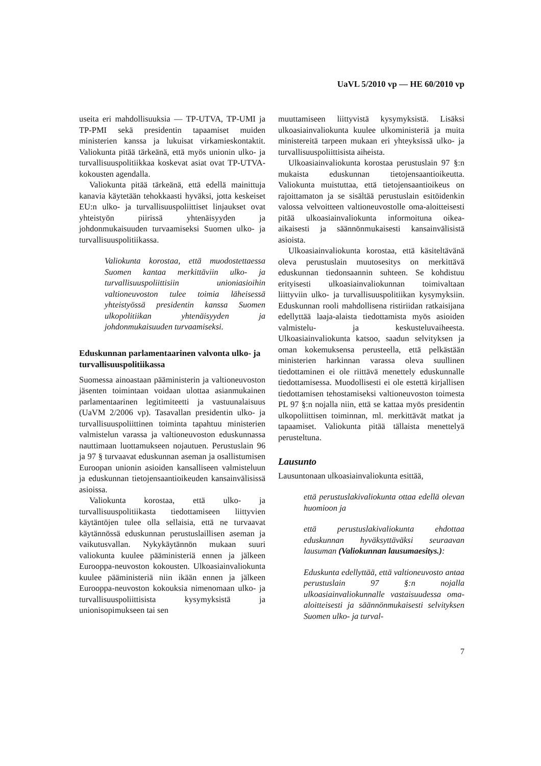UaVL 5/2010 vp — HE 60/2010 vp
useita eri mahdollisuuksia — TP-UTVA, TP-UMI ja TP-PMI sekä presidentin tapaamiset muiden ministerien kanssa ja lukuisat virkamieskontaktit. Valiokunta pitää tärkeänä, että myös unionin ulko- ja turvallisuuspolitiikkaa koskevat asiat ovat TP-UTVA-kokousten agendalla.
Valiokunta pitää tärkeänä, että edellä mainittuja kanavia käytetään tehokkaasti hyväksi, jotta keskeiset EU:n ulko- ja turvallisuuspoliittiset linjaukset ovat yhteistyön piirissä yhtenäisyyden ja johdonmukaisuuden turvaamiseksi Suomen ulko- ja turvallisuuspolitiikassa.
Valiokunta korostaa, että muodostettaessa Suomen kantaa merkittäviin ulko- ja turvallisuuspoliittisiin unioniasioihin valtioneuvoston tulee toimia läheisessä yhteistyössä presidentin kanssa Suomen ulkopolitiikan yhtenäisyyden ja johdonmukaisuuden turvaamiseksi.
Eduskunnan parlamentaarinen valvonta ulko- ja turvallisuuspolitiikassa
Suomessa ainoastaan pääministerin ja valtioneuvoston jäsenten toimintaan voidaan ulottaa asianmukainen parlamentaarinen legitimiteetti ja vastuunalaisuus (UaVM 2/2006 vp). Tasavallan presidentin ulko- ja turvallisuuspoliittinen toiminta tapahtuu ministerien valmistelun varassa ja valtioneuvoston eduskunnassa nauttimaan luottamukseen nojautuen. Perustuslain 96 ja 97 § turvaavat eduskunnan aseman ja osallistumisen Euroopan unionin asioiden kansalliseen valmisteluun ja eduskunnan tietojensaantioikeuden kansainvälisissä asioissa.
Valiokunta korostaa, että ulko- ja turvallisuuspolitiikasta tiedottamiseen liittyvien käytäntöjen tulee olla sellaisia, että ne turvaavat käytännössä eduskunnan perustuslaillisen aseman ja vaikutusvallan. Nykykäytännön mukaan suuri valiokunta kuulee pääministeriä ennen ja jälkeen Eurooppa-neuvoston kokousten. Ulkoasiainvaliokunta kuulee pääministeriä niin ikään ennen ja jälkeen Eurooppa-neuvoston kokouksia nimenomaan ulko- ja turvallisuuspoliittisista kysymyksistä ja unionisopimukseen tai sen
muuttamiseen liittyvistä kysymyksistä. Lisäksi ulkoasiainvaliokunta kuulee ulkoministeriä ja muita ministereitä tarpeen mukaan eri yhteyksissä ulko- ja turvallisuuspoliittisista aiheista.
Ulkoasiainvaliokunta korostaa perustuslain 97 §:n mukaista eduskunnan tietojensaantioikeutta. Valiokunta muistuttaa, että tietojensaantioikeus on rajoittamaton ja se sisältää perustuslain esitöidenkin valossa velvoitteen valtioneuvostolle oma-aloitteisesti pitää ulkoasiainvaliokunta informoituna oikea-aikaisesti ja säännönmukaisesti kansainvälisistä asioista.
Ulkoasiainvaliokunta korostaa, että käsiteltävänä oleva perustuslain muutosesitys on merkittävä eduskunnan tiedonsaannin suhteen. Se kohdistuu erityisesti ulkoasiainvaliokunnan toimivaltaan liittyviin ulko- ja turvallisuuspolitiikan kysymyksiin. Eduskunnan rooli mahdollisena ristiriidan ratkaisijana edellyttää laaja-alaista tiedottamista myös asioiden valmistelu- ja keskusteluvaiheesta. Ulkoasiainvaliokunta katsoo, saadun selvityksen ja oman kokemuksensa perusteella, että pelkästään ministerien harkinnan varassa oleva suullinen tiedottaminen ei ole riittävä menettely eduskunnalle tiedottamisessa. Muodollisesti ei ole estettä kirjallisen tiedottamisen tehostamiseksi valtioneuvoston toimesta PL 97 §:n nojalla niin, että se kattaa myös presidentin ulkopoliittisen toiminnan, ml. merkittävät matkat ja tapaamiset. Valiokunta pitää tällaista menettelyä perusteltuna.
Lausunto
Lausuntonaan ulkoasiainvaliokunta esittää,
että perustuslakivaliokunta ottaa edellä olevan huomioon ja
että perustuslakivaliokunta ehdottaa eduskunnan hyväksyttäväksi seuraavan lausuman (Valiokunnan lausumaesitys.):
Eduskunta edellyttää, että valtioneuvosto antaa perustuslain 97 §:n nojalla ulkoasiainvaliokunnalle vastaisuudessa oma-aloitteisesti ja säännönmukaisesti selvityksen Suomen ulko- ja turval-
7